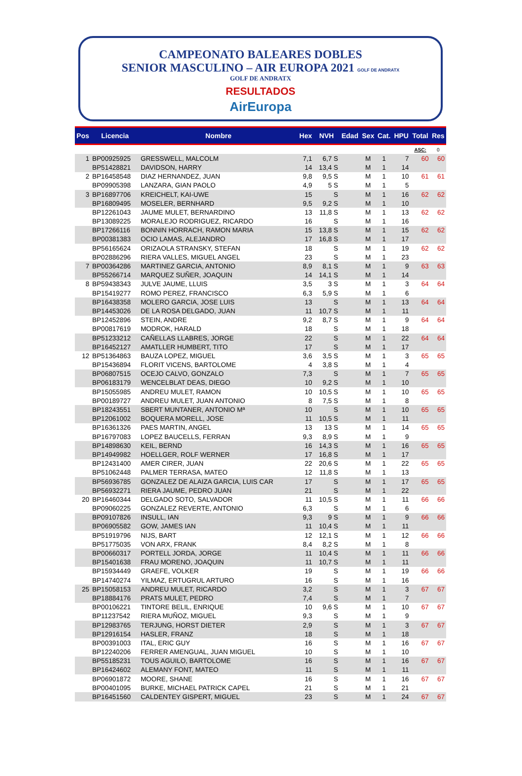CAMPEONATO BALEARES DOBLES
SENIOR MASCULINO – AIR EUROPA 2021 GOLF DE ANDRATX
GOLF DE ANDRATX
RESULTADOS
AirEuropa
| Pos | Licencia | Nombre | Hex | NVH | Edad | Sex | Cat. | HPU | Total | Res |
| --- | --- | --- | --- | --- | --- | --- | --- | --- | --- | --- |
| | | | | | | | | | ASC: | 0 |
| 1 | BP00925925 | GRESSWELL, MALCOLM | 7,1 | 6,7 S | | M | 1 | 7 | 60 | 60 |
| | BP51428821 | DAVIDSON, HARRY | 14 | 13,4 S | | M | 1 | 14 | | |
| 2 | BP16458548 | DIAZ HERNANDEZ, JUAN | 9,8 | 9,5 S | | M | 1 | 10 | 61 | 61 |
| | BP09905398 | LANZARA, GIAN PAOLO | 4,9 | 5 S | | M | 1 | 5 | | |
| 3 | BP16897706 | KREICHELT, KAI-UWE | 15 | S | | M | 1 | 16 | 62 | 62 |
| | BP16809495 | MOSELER, BERNHARD | 9,5 | 9,2 S | | M | 1 | 10 | | |
| | BP12261043 | JAUME MULET, BERNARDINO | 13 | 11,8 S | | M | 1 | 13 | 62 | 62 |
| | BP13089225 | MORALEJO RODRIGUEZ, RICARDO | 16 | S | | M | 1 | 16 | | |
| | BP17266116 | BONNIN HORRACH, RAMON MARIA | 15 | 13,8 S | | M | 1 | 15 | 62 | 62 |
| | BP00381383 | OCIO LAMAS, ALEJANDRO | 17 | 16,8 S | | M | 1 | 17 | | |
| | BP56165624 | ORIZAOLA STRANSKY, STEFAN | 18 | S | | M | 1 | 19 | 62 | 62 |
| | BP02886296 | RIERA VALLES, MIGUEL ANGEL | 23 | S | | M | 1 | 23 | | |
| 7 | BP00364286 | MARTINEZ GARCIA, ANTONIO | 8,9 | 8,1 S | | M | 1 | 9 | 63 | 63 |
| | BP55266714 | MARQUEZ SUÑER, JOAQUIN | 14 | 14,1 S | | M | 1 | 14 | | |
| 8 | BP59438343 | JULVE JAUME, LLUIS | 3,5 | 3 S | | M | 1 | 3 | 64 | 64 |
| | BP15419277 | ROMO PEREZ, FRANCISCO | 6,3 | 5,9 S | | M | 1 | 6 | | |
| | BP16438358 | MOLERO GARCIA, JOSE LUIS | 13 | S | | M | 1 | 13 | 64 | 64 |
| | BP14453026 | DE LA ROSA DELGADO, JUAN | 11 | 10,7 S | | M | 1 | 11 | | |
| | BP12452896 | STEIN, ANDRE | 9,2 | 8,7 S | | M | 1 | 9 | 64 | 64 |
| | BP00817619 | MODROK, HARALD | 18 | S | | M | 1 | 18 | | |
| | BP51233212 | CAÑELLAS LLABRES, JORGE | 22 | S | | M | 1 | 22 | 64 | 64 |
| | BP16452127 | AMATLLER HUMBERT, TITO | 17 | S | | M | 1 | 17 | | |
| 12 | BP51364863 | BAUZA LOPEZ, MIGUEL | 3,6 | 3,5 S | | M | 1 | 3 | 65 | 65 |
| | BP15436894 | FLORIT VICENS, BARTOLOME | 4 | 3,8 S | | M | 1 | 4 | | |
| | BP06807515 | OCEJO CALVO, GONZALO | 7,3 | S | | M | 1 | 7 | 65 | 65 |
| | BP06183179 | WENCELBLAT DEAS, DIEGO | 10 | 9,2 S | | M | 1 | 10 | | |
| | BP15055985 | ANDREU MULET, RAMON | 10 | 10,5 S | | M | 1 | 10 | 65 | 65 |
| | BP00189727 | ANDREU MULET, JUAN ANTONIO | 8 | 7,5 S | | M | 1 | 8 | | |
| | BP18243551 | SBERT MUNTANER, ANTONIO Mª | 10 | S | | M | 1 | 10 | 65 | 65 |
| | BP12061002 | BOQUERA MORELL, JOSE | 11 | 10,5 S | | M | 1 | 11 | | |
| | BP16361326 | PAES MARTIN, ANGEL | 13 | 13 S | | M | 1 | 14 | 65 | 65 |
| | BP16797083 | LOPEZ BAUCELLS, FERRAN | 9,3 | 8,9 S | | M | 1 | 9 | | |
| | BP14898630 | KEIL, BERND | 16 | 14,3 S | | M | 1 | 16 | 65 | 65 |
| | BP14949982 | HOELLGER, ROLF WERNER | 17 | 16,8 S | | M | 1 | 17 | | |
| | BP12431400 | AMER CIRER, JUAN | 22 | 20,6 S | | M | 1 | 22 | 65 | 65 |
| | BP51062448 | PALMER TERRASA, MATEO | 12 | 11,8 S | | M | 1 | 13 | | |
| | BP56936785 | GONZALEZ DE ALAIZA GARCIA, LUIS CAR | 17 | S | | M | 1 | 17 | 65 | 65 |
| | BP56932271 | RIERA JAUME, PEDRO JUAN | 21 | S | | M | 1 | 22 | | |
| 20 | BP16460344 | DELGADO SOTO, SALVADOR | 11 | 10,5 S | | M | 1 | 11 | 66 | 66 |
| | BP09060225 | GONZALEZ REVERTE, ANTONIO | 6,3 | S | | M | 1 | 6 | | |
| | BP09107826 | INSULL, IAN | 9,3 | 9 S | | M | 1 | 9 | 66 | 66 |
| | BP06905582 | GOW, JAMES IAN | 11 | 10,4 S | | M | 1 | 11 | | |
| | BP51919796 | NIJS, BART | 12 | 12,1 S | | M | 1 | 12 | 66 | 66 |
| | BP51775035 | VON ARX, FRANK | 8,4 | 8,2 S | | M | 1 | 8 | | |
| | BP00660317 | PORTELL JORDA, JORGE | 11 | 10,4 S | | M | 1 | 11 | 66 | 66 |
| | BP15401638 | FRAU MORENO, JOAQUIN | 11 | 10,7 S | | M | 1 | 11 | | |
| | BP15934449 | GRAEFE, VOLKER | 19 | S | | M | 1 | 19 | 66 | 66 |
| | BP14740274 | YILMAZ, ERTUGRUL ARTURO | 16 | S | | M | 1 | 16 | | |
| 25 | BP15058153 | ANDREU MULET, RICARDO | 3,2 | S | | M | 1 | 3 | 67 | 67 |
| | BP18884176 | PRATS MULET, PEDRO | 7,4 | S | | M | 1 | 7 | | |
| | BP00106221 | TINTORE BELIL, ENRIQUE | 10 | 9,6 S | | M | 1 | 10 | 67 | 67 |
| | BP11237542 | RIERA MUÑOZ, MIGUEL | 9,3 | S | | M | 1 | 9 | | |
| | BP12983765 | TERJUNG, HORST DIETER | 2,9 | S | | M | 1 | 3 | 67 | 67 |
| | BP12916154 | HASLER, FRANZ | 18 | S | | M | 1 | 18 | | |
| | BP00391003 | ITAL, ERIC GUY | 16 | S | | M | 1 | 16 | 67 | 67 |
| | BP12240206 | FERRER AMENGUAL, JUAN MIGUEL | 10 | S | | M | 1 | 10 | | |
| | BP55185231 | TOUS AGUILO, BARTOLOME | 16 | S | | M | 1 | 16 | 67 | 67 |
| | BP16424602 | ALEMANY FONT, MATEO | 11 | S | | M | 1 | 11 | | |
| | BP06901872 | MOORE, SHANE | 16 | S | | M | 1 | 16 | 67 | 67 |
| | BP00401095 | BURKE, MICHAEL PATRICK CAPEL | 21 | S | | M | 1 | 21 | | |
| | BP16451560 | CALDENTEY GISPERT, MIGUEL | 23 | S | | M | 1 | 24 | 67 | 67 |